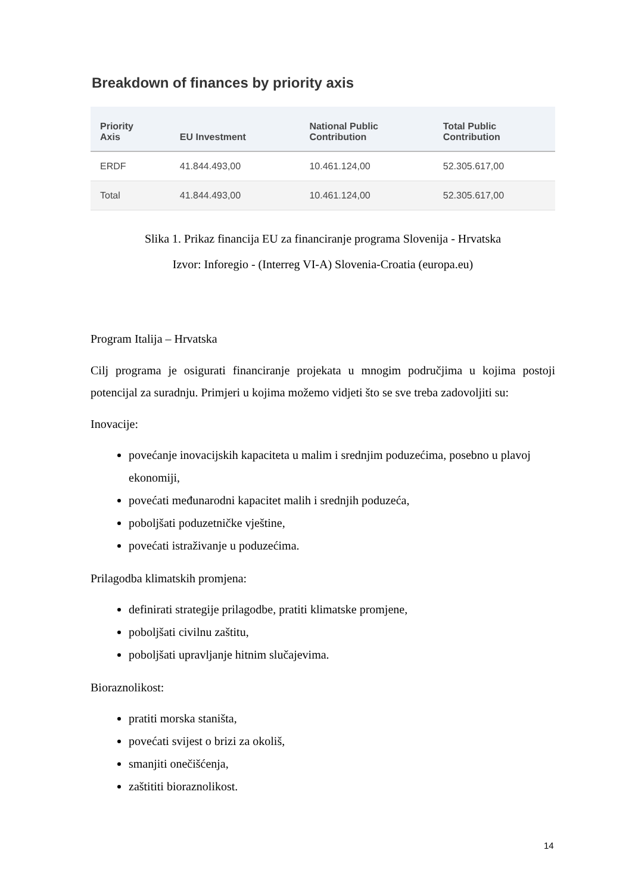Breakdown of finances by priority axis
| Priority Axis | EU Investment | National Public Contribution | Total Public Contribution |
| --- | --- | --- | --- |
| ERDF | 41.844.493,00 | 10.461.124,00 | 52.305.617,00 |
| Total | 41.844.493,00 | 10.461.124,00 | 52.305.617,00 |
Slika 1. Prikaz financija EU za financiranje programa Slovenija - Hrvatska
Izvor: Inforegio - (Interreg VI-A) Slovenia-Croatia (europa.eu)
Program Italija – Hrvatska
Cilj programa je osigurati financiranje projekata u mnogim područjima u kojima postoji potencijal za suradnju. Primjeri u kojima možemo vidjeti što se sve treba zadovoljiti su:
Inovacije:
povećanje inovacijskih kapaciteta u malim i srednjim poduzećima, posebno u plavoj ekonomiji,
povećati međunarodni kapacitet malih i srednjih poduzeća,
poboljšati poduzetničke vještine,
povećati istraživanje u poduzećima.
Prilagodba klimatskih promjena:
definirati strategije prilagodbe, pratiti klimatske promjene,
poboljšati civilnu zaštitu,
poboljšati upravljanje hitnim slučajevima.
Bioraznolikost:
pratiti morska staništa,
povećati svijest o brizi za okoliš,
smanjiti onečišćenja,
zaštititi bioraznolikost.
14